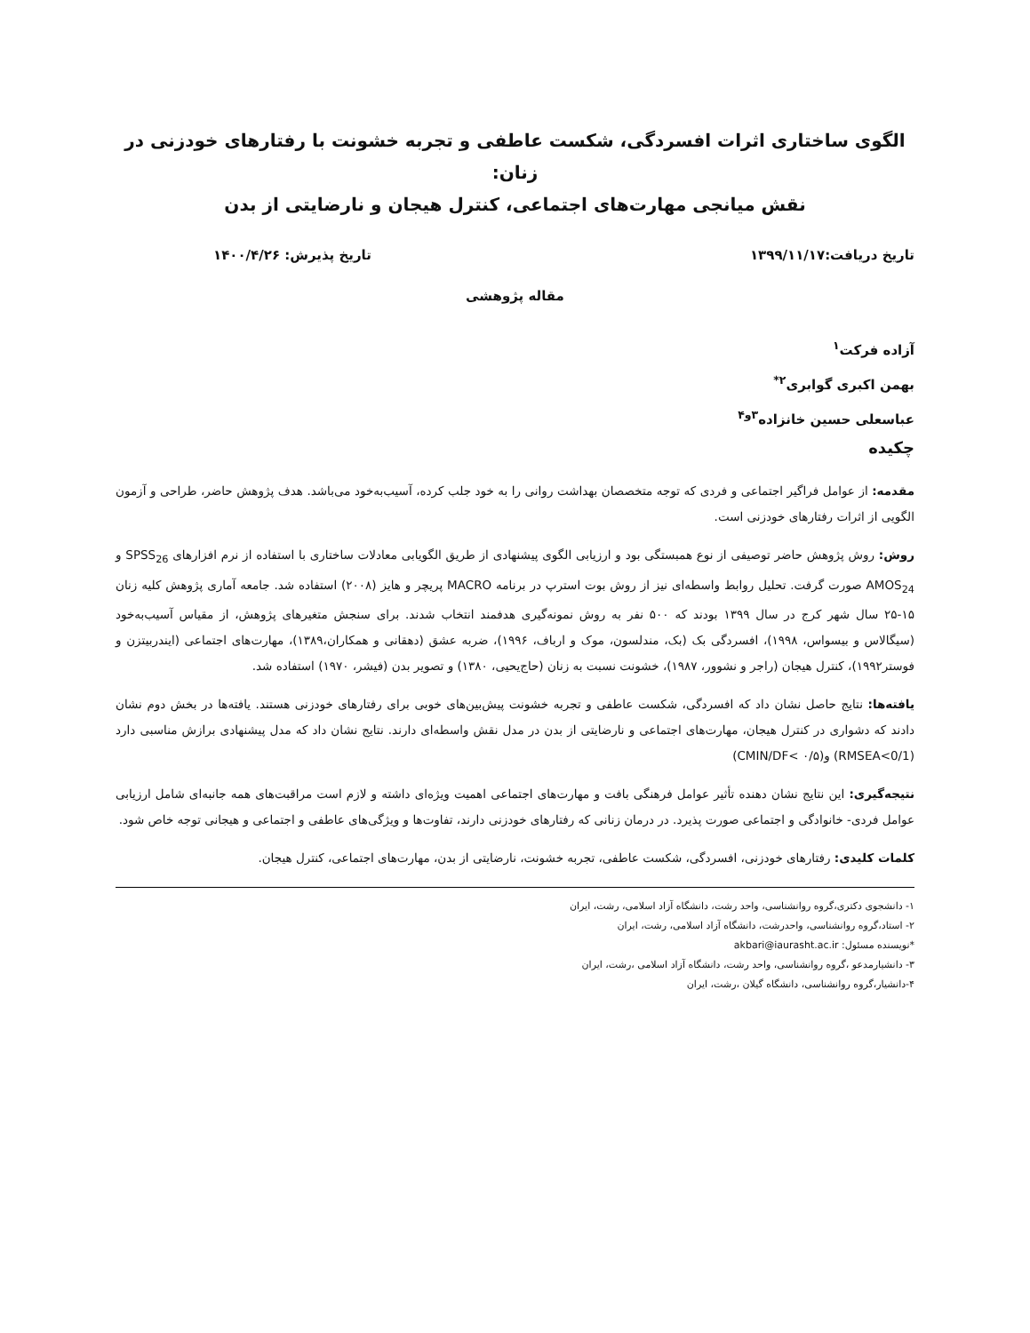الگوی ساختاری اثرات افسردگی، شکست عاطفی و تجربه خشونت با رفتارهای خودزنی در زنان:
نقش میانجی مهارت‌های اجتماعی، کنترل هیجان و نارضایتی از بدن
تاریخ دریافت:۱۳۹۹/۱۱/۱۷ تاریخ پذیرش: ۱۴۰۰/۴/۲۶
مقاله پژوهشی
آزاده فرکت<sup>۱</sup>
بهمن اکبری گوابری<sup>۲*</sup>
عباسعلی حسین خانزاده<sup>۳و۴</sup>
چکیده
مقدمه: از عوامل فراگیر اجتماعی و فردی که توجه متخصصان بهداشت روانی را به خود جلب کرده، آسیب‌به‌خود می‌باشد. هدف پژوهش حاضر، طراحی و آزمون الگویی از اثرات رفتارهای خودزنی است.
روش: روش پژوهش حاضر توصیفی از نوع همبستگی بود و ارزیابی الگوی پیشنهادی از طریق الگویابی معادلات ساختاری با استفاده از نرم افزارهای SPSS<sub>26</sub> و AMOS<sub>24</sub> صورت گرفت. تحلیل روابط واسطه‌ای نیز از روش بوت استرپ در برنامه MACRO پریچر و هایز (۲۰۰۸) استفاده شد. جامعه آماری پژوهش کلیه زنان ۱۵-۲۵ سال شهر کرج در سال ۱۳۹۹ بودند که ۵۰۰ نفر به روش نمونه‌گیری هدفمند انتخاب شدند. برای سنجش متغیرهای پژوهش، از مقیاس آسیب‌به‌خود (سیگالاس و بیسواس، ۱۹۹۸)، افسردگی بک (بک، مندلسون، موک و ارباف، ۱۹۹۶)، ضربه عشق (دهقانی و همکاران،۱۳۸۹)، مهارت‌های اجتماعی (ایندربیتزن و فوستر۱۹۹۲)، کنترل هیجان (راجر و نشوور، ۱۹۸۷)، خشونت نسبت به زنان (حاج‌یحیی، ۱۳۸۰) و تصویر بدن (فیشر، ۱۹۷۰) استفاده شد.
یافته‌ها: نتایج حاصل نشان داد که افسردگی، شکست عاطفی و تجربه خشونت پیش‌بین‌های خوبی برای رفتارهای خودزنی هستند. یافته‌ها در بخش دوم نشان دادند که دشواری در کنترل هیجان، مهارت‌های اجتماعی و نارضایتی از بدن در مدل نقش واسطه‌ای دارند. نتایج نشان داد که مدل پیشنهادی برازش مناسبی دارد (RMSEA<0/1) و(CMIN/DF< ۰/۵)
نتیجه‌گیری: این نتایج نشان دهنده تأثیر عوامل فرهنگی بافت و مهارت‌های اجتماعی اهمیت ویژه‌ای داشته و لازم است مراقبت‌های همه جانبه‌ای شامل ارزیابی عوامل فردی- خانوادگی و اجتماعی صورت پذیرد. در درمان زنانی که رفتارهای خودزنی دارند، تفاوت‌ها و ویژگی‌های عاطفی و اجتماعی و هیجانی توجه خاص شود.
کلمات کلیدی: رفتارهای خودزنی، افسردگی، شکست عاطفی، تجربه خشونت، نارضایتی از بدن، مهارت‌های اجتماعی، کنترل هیجان.
۱- دانشجوی دکتری،گروه روانشناسی، واحد رشت، دانشگاه آزاد اسلامی، رشت، ایران
۲- استاد،گروه روانشناسی، واحدرشت، دانشگاه آزاد اسلامی، رشت، ایران
*نویسنده مسئول: akbari@iaurasht.ac.ir
۳- دانشیارمدعو ،گروه روانشناسی، واحد رشت، دانشگاه آزاد اسلامی ،رشت، ایران
۴-دانشیار،گروه روانشناسی، دانشگاه گیلان ،رشت، ایران